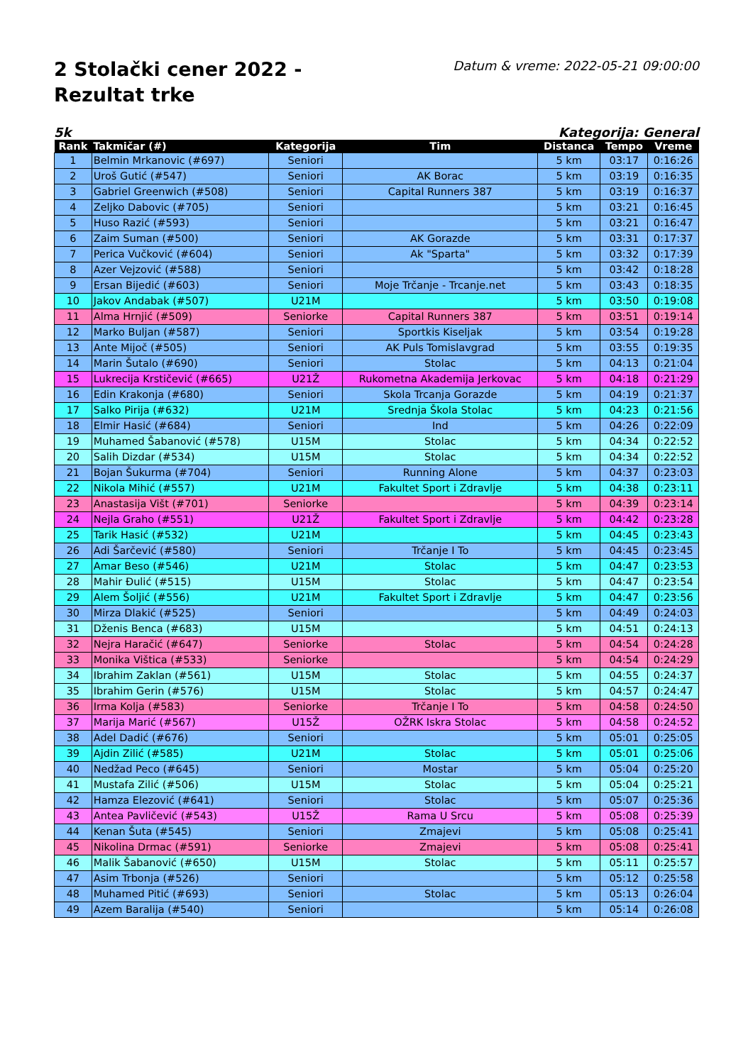2 Stolački cener 2022 - Rezultat trke
Datum & vreme: 2022-05-21 09:00:00
5k Kategorija: General
| Rank | Takmičar (#) | Kategorija | Tim | Distanca | Tempo | Vreme |
| --- | --- | --- | --- | --- | --- | --- |
| 1 | Belmin Mrkanovic (#697) | Seniori | | 5 km | 03:17 | 0:16:26 |
| 2 | Uroš Gutić (#547) | Seniori | AK Borac | 5 km | 03:19 | 0:16:35 |
| 3 | Gabriel Greenwich (#508) | Seniori | Capital Runners 387 | 5 km | 03:19 | 0:16:37 |
| 4 | Zeljko Dabovic (#705) | Seniori | | 5 km | 03:21 | 0:16:45 |
| 5 | Huso Razić (#593) | Seniori | | 5 km | 03:21 | 0:16:47 |
| 6 | Zaim Suman (#500) | Seniori | AK Gorazde | 5 km | 03:31 | 0:17:37 |
| 7 | Perica Vučković (#604) | Seniori | Ak "Sparta" | 5 km | 03:32 | 0:17:39 |
| 8 | Azer Vejzović (#588) | Seniori | | 5 km | 03:42 | 0:18:28 |
| 9 | Ersan Bijedić (#603) | Seniori | Moje Trčanje - Trcanje.net | 5 km | 03:43 | 0:18:35 |
| 10 | Jakov Andabak (#507) | U21M | | 5 km | 03:50 | 0:19:08 |
| 11 | Alma Hrnjić (#509) | Seniorke | Capital Runners 387 | 5 km | 03:51 | 0:19:14 |
| 12 | Marko Buljan (#587) | Seniori | Sportkis Kiseljak | 5 km | 03:54 | 0:19:28 |
| 13 | Ante Mijoč (#505) | Seniori | AK Puls Tomislavgrad | 5 km | 03:55 | 0:19:35 |
| 14 | Marin Šutalo (#690) | Seniori | Stolac | 5 km | 04:13 | 0:21:04 |
| 15 | Lukrecija Krstičević (#665) | U21Ž | Rukometna Akademija Jerkovac | 5 km | 04:18 | 0:21:29 |
| 16 | Edin Krakonja (#680) | Seniori | Skola Trcanja Gorazde | 5 km | 04:19 | 0:21:37 |
| 17 | Salko Pirija (#632) | U21M | Srednja Škola Stolac | 5 km | 04:23 | 0:21:56 |
| 18 | Elmir Hasić (#684) | Seniori | Ind | 5 km | 04:26 | 0:22:09 |
| 19 | Muhamed Šabanović (#578) | U15M | Stolac | 5 km | 04:34 | 0:22:52 |
| 20 | Salih Dizdar (#534) | U15M | Stolac | 5 km | 04:34 | 0:22:52 |
| 21 | Bojan Šukurma (#704) | Seniori | Running Alone | 5 km | 04:37 | 0:23:03 |
| 22 | Nikola Mihić (#557) | U21M | Fakultet Sport i Zdravlje | 5 km | 04:38 | 0:23:11 |
| 23 | Anastasija Višt (#701) | Seniorke | | 5 km | 04:39 | 0:23:14 |
| 24 | Nejla Graho (#551) | U21Ž | Fakultet Sport i Zdravlje | 5 km | 04:42 | 0:23:28 |
| 25 | Tarik Hasić (#532) | U21M | | 5 km | 04:45 | 0:23:43 |
| 26 | Adi Šarčević (#580) | Seniori | Trčanje I To | 5 km | 04:45 | 0:23:45 |
| 27 | Amar Beso (#546) | U21M | Stolac | 5 km | 04:47 | 0:23:53 |
| 28 | Mahir Đulić (#515) | U15M | Stolac | 5 km | 04:47 | 0:23:54 |
| 29 | Alem Šoljić (#556) | U21M | Fakultet Sport i Zdravlje | 5 km | 04:47 | 0:23:56 |
| 30 | Mirza Dlakić (#525) | Seniori | | 5 km | 04:49 | 0:24:03 |
| 31 | Dženis Benca (#683) | U15M | | 5 km | 04:51 | 0:24:13 |
| 32 | Nejra Haračić (#647) | Seniorke | Stolac | 5 km | 04:54 | 0:24:28 |
| 33 | Monika Vištica (#533) | Seniorke | | 5 km | 04:54 | 0:24:29 |
| 34 | Ibrahim Zaklan (#561) | U15M | Stolac | 5 km | 04:55 | 0:24:37 |
| 35 | Ibrahim Gerin (#576) | U15M | Stolac | 5 km | 04:57 | 0:24:47 |
| 36 | Irma Kolja (#583) | Seniorke | Trčanje I To | 5 km | 04:58 | 0:24:50 |
| 37 | Marija Marić (#567) | U15Ž | OŽRK Iskra Stolac | 5 km | 04:58 | 0:24:52 |
| 38 | Adel Dadić (#676) | Seniori | | 5 km | 05:01 | 0:25:05 |
| 39 | Ajdin Zilić (#585) | U21M | Stolac | 5 km | 05:01 | 0:25:06 |
| 40 | Nedžad Peco (#645) | Seniori | Mostar | 5 km | 05:04 | 0:25:20 |
| 41 | Mustafa Zilić (#506) | U15M | Stolac | 5 km | 05:04 | 0:25:21 |
| 42 | Hamza Elezović (#641) | Seniori | Stolac | 5 km | 05:07 | 0:25:36 |
| 43 | Antea Pavličević (#543) | U15Ž | Rama U Srcu | 5 km | 05:08 | 0:25:39 |
| 44 | Kenan Šuta (#545) | Seniori | Zmajevi | 5 km | 05:08 | 0:25:41 |
| 45 | Nikolina Drmac (#591) | Seniorke | Zmajevi | 5 km | 05:08 | 0:25:41 |
| 46 | Malik Šabanović (#650) | U15M | Stolac | 5 km | 05:11 | 0:25:57 |
| 47 | Asim Trbonja (#526) | Seniori | | 5 km | 05:12 | 0:25:58 |
| 48 | Muhamed Pitić (#693) | Seniori | Stolac | 5 km | 05:13 | 0:26:04 |
| 49 | Azem Baralija (#540) | Seniori | | 5 km | 05:14 | 0:26:08 |